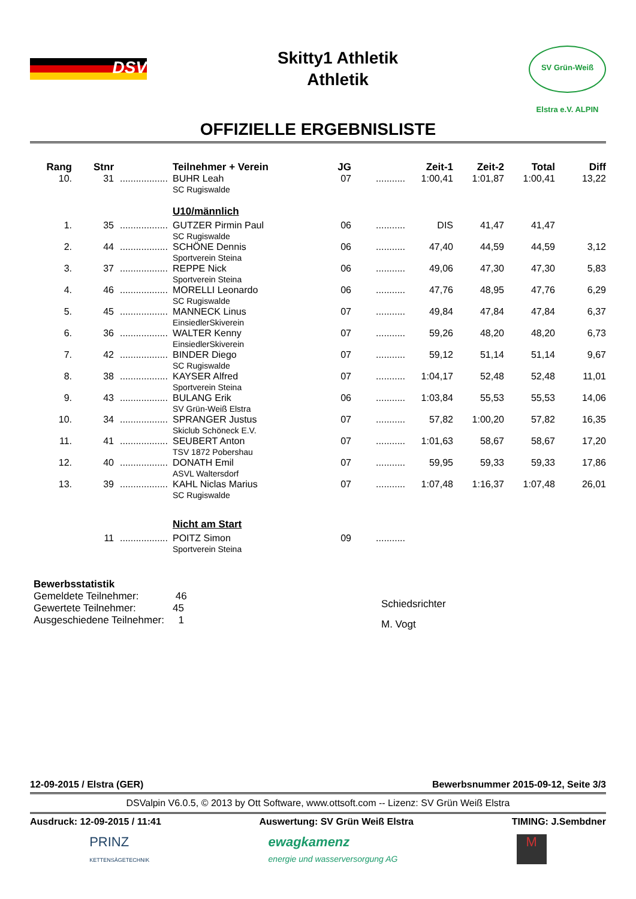DSV
Skitty1 Athletik
Athletik
SV Grün-Weiß Elstra e.V. ALPIN
OFFIZIELLE ERGEBNISLISTE
| Rang | Stnr | | Teilnehmer + Verein | JG | | Zeit-1 | Zeit-2 | Total | Diff |
| --- | --- | --- | --- | --- | --- | --- | --- | --- | --- |
| 10. | 31 | .................. | BUHR Leah SC Rugiswalde | 07 | ........... | 1:00,41 | 1:01,87 | 1:00,41 | 13,22 |
| | | | U10/männlich | | | | | | |
| 1. | 35 | .................. | GUTZER Pirmin Paul SC Rugiswalde | 06 | ........... | DIS | 41,47 | 41,47 | |
| 2. | 44 | .................. | SCHÖNE Dennis Sportverein Steina | 06 | ........... | 47,40 | 44,59 | 44,59 | 3,12 |
| 3. | 37 | .................. | REPPE Nick Sportverein Steina | 06 | ........... | 49,06 | 47,30 | 47,30 | 5,83 |
| 4. | 46 | .................. | MORELLI Leonardo SC Rugiswalde | 06 | ........... | 47,76 | 48,95 | 47,76 | 6,29 |
| 5. | 45 | .................. | MANNECK Linus EinsiedlerSkiverein | 07 | ........... | 49,84 | 47,84 | 47,84 | 6,37 |
| 6. | 36 | .................. | WALTER Kenny EinsiedlerSkiverein | 07 | ........... | 59,26 | 48,20 | 48,20 | 6,73 |
| 7. | 42 | .................. | BINDER Diego SC Rugiswalde | 07 | ........... | 59,12 | 51,14 | 51,14 | 9,67 |
| 8. | 38 | .................. | KAYSER Alfred Sportverein Steina | 07 | ........... | 1:04,17 | 52,48 | 52,48 | 11,01 |
| 9. | 43 | .................. | BULANG Erik SV Grün-Weiß Elstra | 06 | ........... | 1:03,84 | 55,53 | 55,53 | 14,06 |
| 10. | 34 | .................. | SPRANGER Justus Skiclub Schöneck E.V. | 07 | ........... | 57,82 | 1:00,20 | 57,82 | 16,35 |
| 11. | 41 | .................. | SEUBERT Anton TSV 1872 Pobershau | 07 | ........... | 1:01,63 | 58,67 | 58,67 | 17,20 |
| 12. | 40 | .................. | DONATH Emil ASVL Waltersdorf | 07 | ........... | 59,95 | 59,33 | 59,33 | 17,86 |
| 13. | 39 | .................. | KAHL Niclas Marius SC Rugiswalde | 07 | ........... | 1:07,48 | 1:16,37 | 1:07,48 | 26,01 |
| | | | Nicht am Start | | | | | | |
| | 11 | .................. | POITZ Simon Sportverein Steina | 09 | ........... | | | | |
Bewerbsstatistik
Gemeldete Teilnehmer: 46
Gewertete Teilnehmer: 45
Ausgeschiedene Teilnehmer: 1
Schiedsrichter
M. Vogt
12-09-2015 / Elstra (GER) Bewerbsnummer 2015-09-12, Seite 3/3
DSValpin V6.0.5, © 2013 by Ott Software, www.ottsoft.com -- Lizenz: SV Grün Weiß Elstra
Ausdruck: 12-09-2015 / 11:41 Auswertung: SV Grün Weiß Elstra TIMING: J.Sembdner
PRINZ
KETTENSÄGETECHNIK ewagkamenz
energie und wasserversorgung AG M